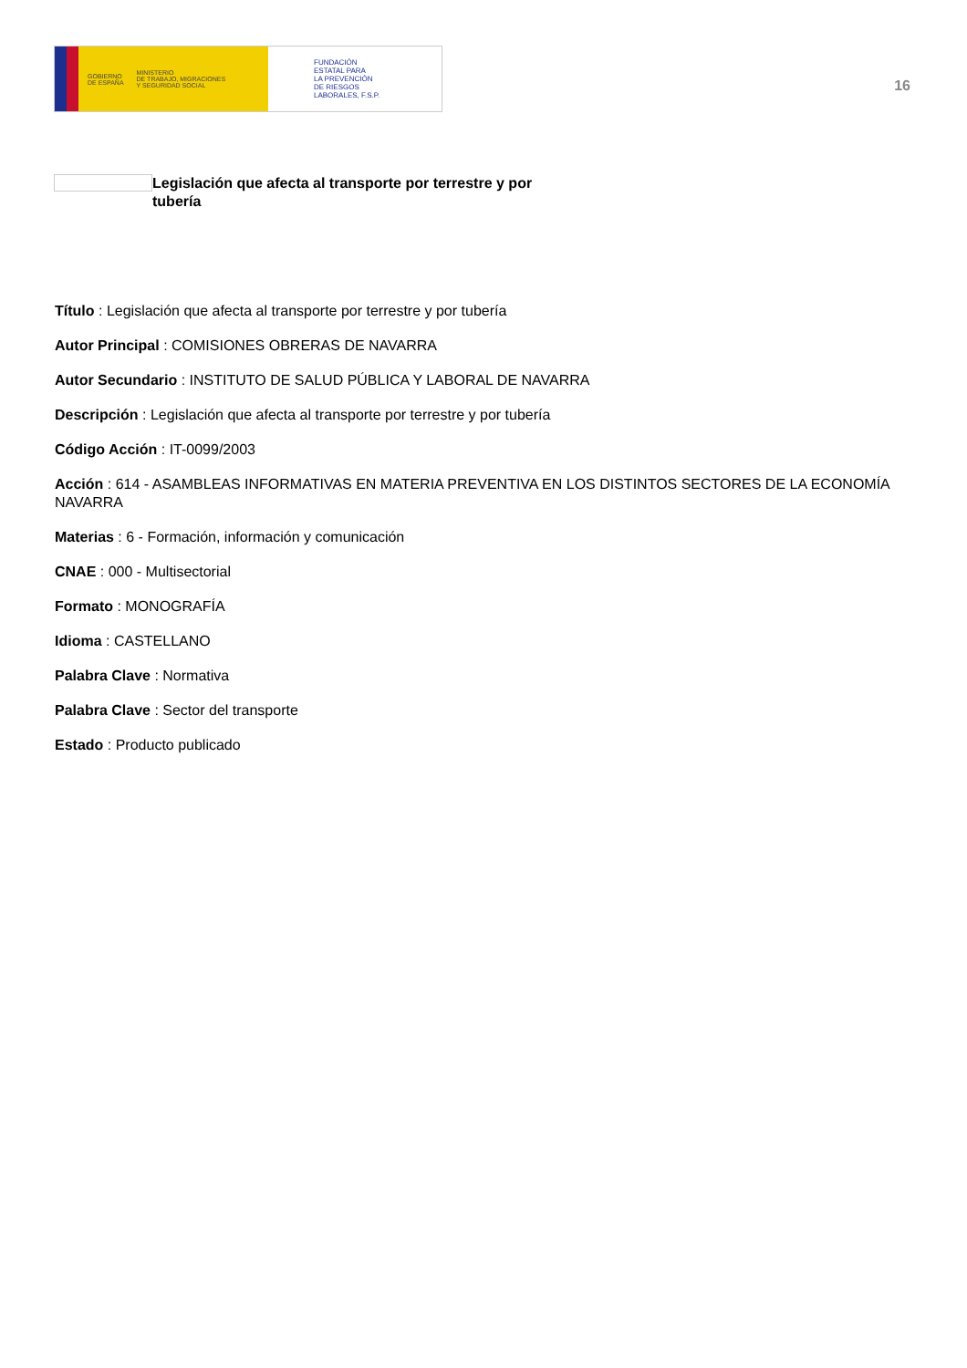GOBIERNO
DE ESPAÑA MINISTERIO
DE TRABAJO, MIGRACIONES
Y SEGURIDAD SOCIAL
FUNDACIÓN
ESTATAL PARA
LA PREVENCIÓN
DE RIESGOS
LABORALES, F.S.P.
16
Legislación que afecta al transporte por terrestre y por tubería
Título : Legislación que afecta al transporte por terrestre y por tubería
Autor Principal : COMISIONES OBRERAS DE NAVARRA
Autor Secundario : INSTITUTO DE SALUD PÚBLICA Y LABORAL DE NAVARRA
Descripción : Legislación que afecta al transporte por terrestre y por tubería
Código Acción : IT-0099/2003
Acción : 614 - ASAMBLEAS INFORMATIVAS EN MATERIA PREVENTIVA EN LOS DISTINTOS SECTORES DE LA ECONOMÍA NAVARRA
Materias : 6 - Formación, información y comunicación
CNAE : 000 - Multisectorial
Formato : MONOGRAFÍA
Idioma : CASTELLANO
Palabra Clave : Normativa
Palabra Clave : Sector del transporte
Estado : Producto publicado